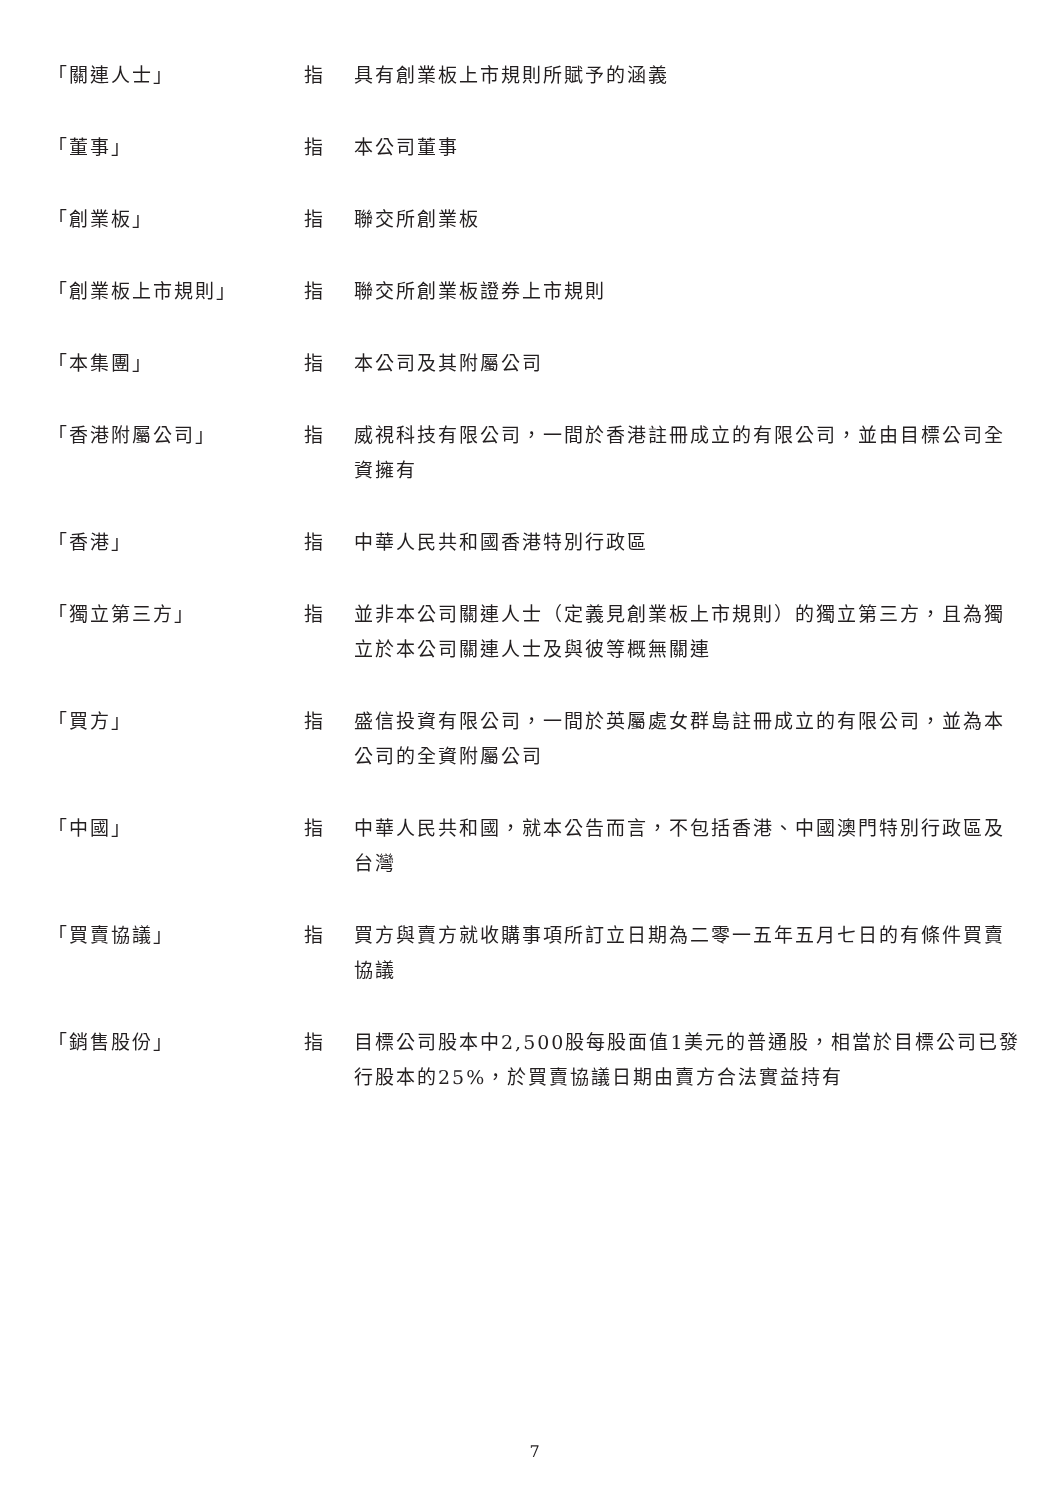| 「關連人士」 | 指 | 具有創業板上市規則所賦予的涵義 |
| 「董事」 | 指 | 本公司董事 |
| 「創業板」 | 指 | 聯交所創業板 |
| 「創業板上市規則」 | 指 | 聯交所創業板證券上市規則 |
| 「本集團」 | 指 | 本公司及其附屬公司 |
| 「香港附屬公司」 | 指 | 威視科技有限公司，一間於香港註冊成立的有限公司，並由目標公司全資擁有 |
| 「香港」 | 指 | 中華人民共和國香港特別行政區 |
| 「獨立第三方」 | 指 | 並非本公司關連人士（定義見創業板上市規則）的獨立第三方，且為獨立於本公司關連人士及與彼等概無關連 |
| 「買方」 | 指 | 盛信投資有限公司，一間於英屬處女群島註冊成立的有限公司，並為本公司的全資附屬公司 |
| 「中國」 | 指 | 中華人民共和國，就本公告而言，不包括香港、中國澳門特別行政區及台灣 |
| 「買賣協議」 | 指 | 買方與賣方就收購事項所訂立日期為二零一五年五月七日的有條件買賣協議 |
| 「銷售股份」 | 指 | 目標公司股本中2,500股每股面值1美元的普通股，相當於目標公司已發行股本的25%，於買賣協議日期由賣方合法實益持有 |
7